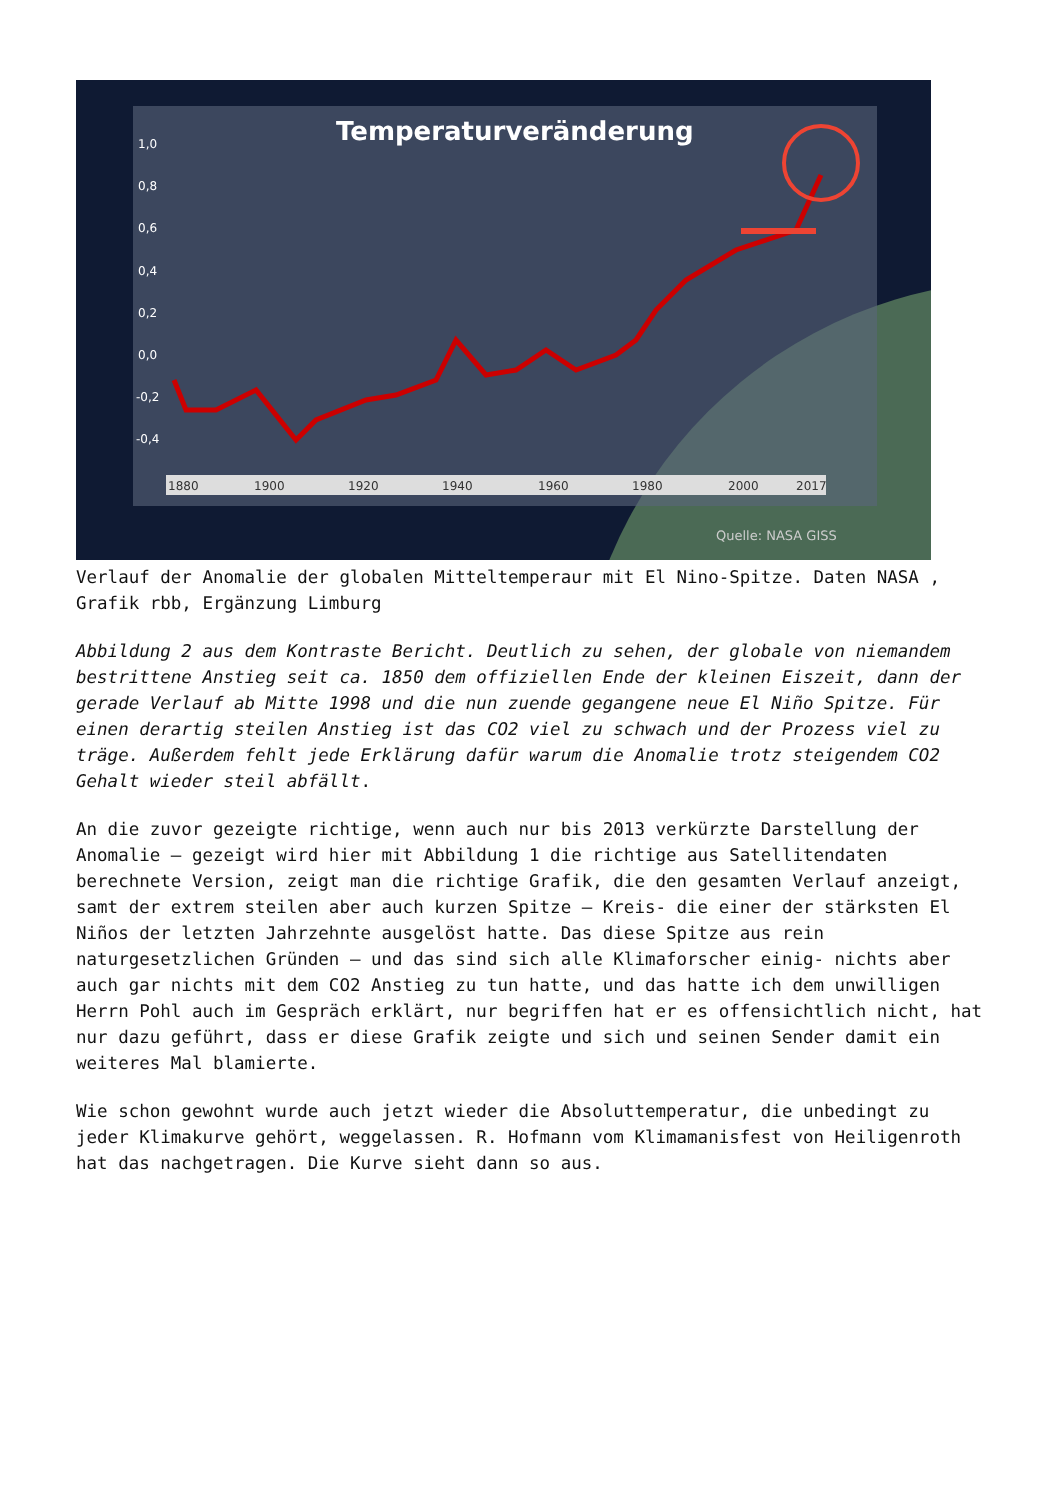Temperaturveränderung
1,0
0,8
0,6
0,4
0,2
0,0
-0,2
-0,4
1880
1900
1920
1940
1960
1980
2000
2017
Quelle: NASA GISS
Verlauf der Anomalie der globalen Mitteltemperaur mit El Nino-Spitze. Daten NASA , Grafik rbb, Ergänzung Limburg
Abbildung 2 aus dem Kontraste Bericht. Deutlich zu sehen, der globale von niemandem bestrittene Anstieg seit ca. 1850 dem offiziellen Ende der kleinen Eiszeit, dann der gerade Verlauf ab Mitte 1998 und die nun zuende gegangene neue El Niño Spitze. Für einen derartig steilen Anstieg ist das CO2 viel zu schwach und der Prozess viel zu träge. Außerdem fehlt jede Erklärung dafür warum die Anomalie trotz steigendem CO2 Gehalt wieder steil abfällt.
An die zuvor gezeigte richtige, wenn auch nur bis 2013 verkürzte Darstellung der Anomalie – gezeigt wird hier mit Abbildung 1 die richtige aus Satellitendaten berechnete Version, zeigt man die richtige Grafik, die den gesamten Verlauf anzeigt, samt der extrem steilen aber auch kurzen Spitze – Kreis- die einer der stärksten El Niños der letzten Jahrzehnte ausgelöst hatte. Das diese Spitze aus rein naturgesetzlichen Gründen – und das sind sich alle Klimaforscher einig- nichts aber auch gar nichts mit dem CO2 Anstieg zu tun hatte, und das hatte ich dem unwilligen Herrn Pohl auch im Gespräch erklärt, nur begriffen hat er es offensichtlich nicht, hat nur dazu geführt, dass er diese Grafik zeigte und sich und seinen Sender damit ein weiteres Mal blamierte.
Wie schon gewohnt wurde auch jetzt wieder die Absoluttemperatur, die unbedingt zu jeder Klimakurve gehört, weggelassen. R. Hofmann vom Klimamanisfest von Heiligenroth hat das nachgetragen. Die Kurve sieht dann so aus.